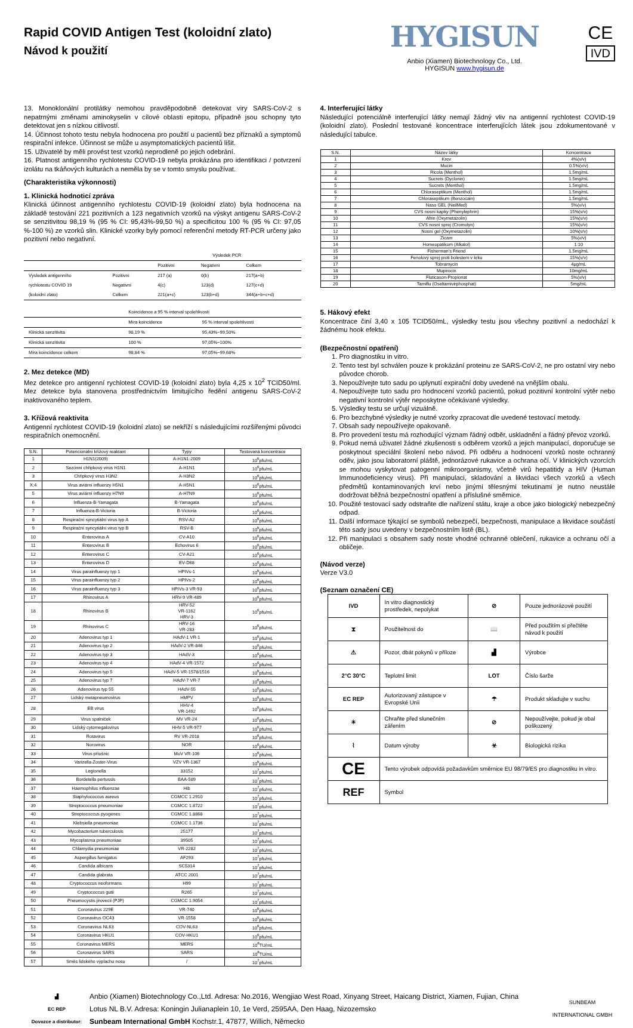Rapid COVID Antigen Test (koloidní zlato)
Návod k použití
HYGISUN
Anbio (Xiamen) Biotechnology Co., Ltd.
HYGISUN www.hygisun.de
CE
IVD
13. Monoklonální protilátky nemohou pravděpodobně detekovat viry SARS-CoV-2 s nepatrnými změnami aminokyselin v cílové oblasti epitopu, případně jsou schopny tyto detektovat jen s nízkou citlivostí.
14. Účinnost tohoto testu nebyla hodnocena pro použití u pacientů bez příznaků a symptomů respirační infekce. Účinnost se může u asymptomatických pacientů lišit.
15. Uživatelé by měli provést test vzorků neprodleně po jejich odebrání.
16. Platnost antigenního rychlotestu COVID-19 nebyla prokázána pro identifikaci / potvrzení izolátu na tkáňových kulturách a neměla by se v tomto smyslu používat.
(Charakteristika výkonnosti)
1. Klinická hodnoticí zpráva
Klinická účinnost antigenního rychlotestu COVID-19 (koloidní zlato) byla hodnocena na základě testování 221 pozitivních a 123 negativních vzorků na výskyt antigenu SARS-CoV-2 se senzitivitou 98,19 % (95 % CI: 95,43%-99,50 %) a specificitou 100 % (95 % CI: 97,05 %-100 %) ze vzorků slin. Klinické vzorky byly pomocí referenční metody RT-PCR určeny jako pozitivní nebo negativní.
| | | Výsledek PCR | | |
| --- | --- | --- | --- | --- |
| | | Pozitivní | Negativní | Celkem |
| Výsledek antigenního | Pozitivní | 217 (a) | 0(b) | 217(a+b) |
| rychlotestu COVID 19 | Negativní | 4(c) | 123(d) | 127(c+d) |
| (koloidní zlato) | Celkem | 221(a+c) | 123(b+d) | 344(a+b+c+d) |
| | Koincidence a 95 % interval spolehlivosti | |
| --- | --- | --- |
| | Míra koincidence | 95 % interval spolehlivosti |
| Klinická senzitivita | 98,19 % | 95,43%~99,50% |
| Klinická senzitivita | 100 % | 97,05%~100% |
| Míra koincidence celkem | 98,84 % | 97,05%~99,68% |
2. Mez detekce (MD)
Mez detekce pro antigenní rychlotest COVID-19 (koloidní zlato) byla 4,25 x 10<sup>2</sup> TCID50/ml. Mez detekce byla stanovena prostřednictvím limitujícího ředění antigenu SARS-CoV-2 inaktivovaného teplem.
3. Křížová reaktivita
Antigenní rychlotest COVID-19 (koloidní zlato) se nekříží s následujícími rozšířenými původci respiračních onemocnění.
| S.N. | Potencionální křížový reaktant | Typy | Testovaná koncentrace |
| --- | --- | --- | --- |
| 1 | H1N1(2009) | A-H1N1-2009 | 10<sup>6</sup>pfu/mL |
| 2 | Sezónní chřipkový virus H1N1 | A-H1N1 | 10<sup>6</sup>pfu/mL |
| 3 | Chřipkový virus H3N2 | A-H3N2 | 10<sup>6</sup>pfu/mL |
| X;4 | Virus aviární influenzy H5N1 | A-H5N1 | 10<sup>6</sup>pfu/mL |
| 5 | Virus aviární influenzy H7N9 | A-H7N9 | 10<sup>6</sup>pfu/mL |
| 6 | Influenza-B-Yamagata | B-Yamagata | 10<sup>6</sup>pfu/mL |
| 7 | Influenza-B-Victoria | B-Victoria | 10<sup>6</sup>pfu/mL |
| 8 | Respirační syncytiální virus typ A | RSV-A2 | 10<sup>6</sup>pfu/mL |
| 9 | Respirační syncytiální virus typ B | RSV-B | 10<sup>6</sup>pfu/mL |
| 10 | Enterovirus A | CV-A10 | 10<sup>6</sup>pfu/mL |
| 11 | Enterovirus B | Echovirus 6 | 10<sup>6</sup>pfu/mL |
| 12 | Enterovirus C | CV-A21 | 10<sup>6</sup>pfu/mL |
| 13 | Enterovirus D | EV-D68 | 10<sup>6</sup>pfu/mL |
| 14 | Virus parainfluenzy typ 1 | HPIVs-1 | 10<sup>6</sup>pfu/mL |
| 15 | Virus parainfluenzy typ 2 | HPIVs-2 | 10<sup>6</sup>pfu/mL |
| 16 | Virus parainfluenzy typ 3 | HPIVs-3 VR-93 | 10<sup>6</sup>pfu/mL |
| 17 | Rhinovirus A | HRV-9 VR-489 | 10<sup>6</sup>pfu/mL |
| 18 | Rhinovirus B | HRV-52 VR-1162 HRV-3 | 10<sup>6</sup>pfu/mL |
| 19 | Rhinovirus C | HRV-16 VR-283 | 10<sup>6</sup>pfu/mL |
| 20 | Adenovirus typ 1 | HAdV-1 VR-1 | 10<sup>6</sup>pfu/mL |
| 21 | Adenovirus typ 2 | HAdV-2 VR-846 | 10<sup>6</sup>pfu/mL |
| 22 | Adenovirus typ 3 | HAdV-3 | 10<sup>6</sup>pfu/mL |
| 23 | Adenovirus typ 4 | HAdV-4 VR-1572 | 10<sup>6</sup>pfu/mL |
| 24 | Adenovirus typ 5 | HAdV-5 VR-1578/1516 | 10<sup>6</sup>pfu/mL |
| 25 | Adenovirus typ 7 | HAdV-7 VR-7 | 10<sup>6</sup>pfu/mL |
| 26 | Adenovirus typ 55 | HAdV-55 | 10<sup>6</sup>pfu/mL |
| 27 | Lidský metapneumovirus | HMPV | 10<sup>6</sup>pfu/mL |
| 28 | EB virus | HHV-4 VR-1492 | 10<sup>6</sup>pfu/mL |
| 29 | Virus spalniček | MV VR-24 | 10<sup>6</sup>pfu/mL |
| 30 | Lidský cytomegalovirus | HHV-5 VR-977 | 10<sup>6</sup>pfu/mL |
| 31 | Rotavirus | RV VR-2018 | 10<sup>6</sup>pfu/mL |
| 32 | Norovirus | NOR | 10<sup>6</sup>pfu/mL |
| 33 | Virus příušnic | MuV VR-106 | 10<sup>6</sup>pfu/mL |
| 34 | Varizella-Zoster-Virus | VZV VR-1367 | 10<sup>6</sup>pfu/mL |
| 35 | Legionella | 33152 | 10<sup>7</sup>pfu/mL |
| 36 | Bordetella pertussis | BAA-589 | 10<sup>7</sup>pfu/mL |
| 37 | Haemophilus influenzae | Hib | 10<sup>7</sup>pfu/mL |
| 38 | Staphylococcus aureus | CGMCC 1.2910 | 10<sup>7</sup>pfu/mL |
| 39 | Streptococcus pneumoniae | CGMCC 1.8722 | 10<sup>7</sup>pfu/mL |
| 40 | Streptococcus pyogenes | CGMCC 1.8868 | 10<sup>7</sup>pfu/mL |
| 41 | Klebsiella pneumoniae | CGMCC 1.1736 | 10<sup>7</sup>pfu/mL |
| 42 | Mycobacterium tuberculosis | 25177 | 10<sup>7</sup>pfu/mL |
| 43 | Mycoplasma pneumoniae | 39505 | 10<sup>7</sup>pfu/mL |
| 44 | Chlamydia pneumoniae | VR-2282 | 10<sup>7</sup>pfu/mL |
| 45 | Aspergillus fumigatus | AF293 | 10<sup>7</sup>pfu/mL |
| 46 | Candida albicans | SC5314 | 10<sup>7</sup>pfu/mL |
| 47 | Candida glabrata | ATCC 2001 | 10<sup>7</sup>pfu/mL |
| 48 | Cryptococcus neoformans | H99 | 10<sup>7</sup>pfu/mL |
| 49 | Cryptococcus gutii | R265 | 10<sup>7</sup>pfu/mL |
| 50 | Pneumocystis jirovecii (PJP) | CGMCC 1.9054 | 10<sup>7</sup>pfu/mL |
| 51 | Coronavirus 229E | VR-740 | 10<sup>6</sup>pfu/mL |
| 52 | Coronavirus OC43 | VR-1558 | 10<sup>6</sup>pfu/mL |
| 53 | Coronavirus NL63 | COV-NL63 | 10<sup>6</sup>pfu/mL |
| 54 | Coronavirus HKU1 | COV-HKU1 | 10<sup>6</sup>pfu/mL |
| 55 | Coronavirus MERS | MERS | 10<sup>8</sup>TU/mL |
| 56 | Coronavirus SARS | SARS | 10<sup>8</sup>TU/mL |
| 57 | Směs lidského výplachu nosu | / | 10<sup>7</sup>pfu/mL |
4. Interferující látky
Následující potenciálně interferující látky nemají žádný vliv na antigenní rychlotest COVID-19 (koloidní zlato). Poslední testované koncentrace interferujících látek jsou zdokumentované v následující tabulce.
| S.N. | Název látky | Koncentrace |
| --- | --- | --- |
| 1 | Krev | 4%(v/v) |
| 2 | Mucin | 0.5%(v/v) |
| 3 | Ricola (Menthol) | 1.5mg/mL |
| 4 | Sucrets (Dyclonin) | 1.5mg/mL |
| 5 | Sucrets (Menthol) | 1.5mg/mL |
| 6 | Chloraseptikum (Menthol) | 1.5mg/mL |
| 7 | Chloraseptikum (Benzocain) | 1.5mg/mL |
| 8 | Naso GEL (NeilMed) | 5%(v/v) |
| 9 | CVS nosní kapky (Phenylephrin) | 15%(v/v) |
| 10 | Afrin (Oxymetazolin) | 15%(v/v) |
| 11 | CVS nosní sprej (Cromolyn) | 15%(v/v) |
| 12 | Nosní gel (Oxymetazolin) | 10%(v/v) |
| 13 | Zicam | 5%(v/v) |
| 14 | Homeopatikum (Alkalol) | 1:10 |
| 15 | Fisherman's Friend | 1.5mg/mL |
| 16 | Fenolový sprej proti bolestem v krku | 15%(v/v) |
| 17 | Tobramycin | 4μg/mL |
| 18 | Mupirocin | 10mg/mL |
| 19 | Fluticason-Propionat | 5%(v/v) |
| 20 | Tamiflu (Oseltamivirphosphat) | 5mg/mL |
5. Hákový efekt
Koncentrace činí 3,40 x 105 TCID50/mL, výsledky testu jsou všechny pozitivní a nedochází k žádnému hook efektu.
(Bezpečnostní opatření)
1. Pro diagnostiku in vitro.
2. Tento test byl schválen pouze k prokázání proteinu ze SARS-CoV-2, ne pro ostatní viry nebo původce chorob.
3. Nepoužívejte tuto sadu po uplynutí expirační doby uvedené na vnějším obalu.
4. Nepoužívejte tuto sadu pro hodnocení vzorků pacientů, pokud pozitivní kontrolní výtěr nebo negativní kontrolní výtěr neposkytne očekávané výsledky.
5. Výsledky testu se určují vizuálně.
6. Pro bezchybné výsledky je nutné vzorky zpracovat dle uvedené testovací metody.
7. Obsah sady nepoužívejte opakovaně.
8. Pro provedení testu má rozhodující význam řádný odběr, uskladnění a řádný převoz vzorků.
9. Pokud nemá uživatel žádné zkušenosti s odběrem vzorků a jejich manipulací, doporučuje se poskytnout speciální školení nebo návod. Při odběru a hodnocení vzorků noste ochranný oděv, jako jsou laboratorní pláště, jednorázové rukavice a ochrana očí. V klinických vzorcích se mohou vyskytovat patogenní mikroorganismy, včetně virů hepatitidy a HIV (Human Immunodeficiency virus). Při manipulaci, skladování a likvidaci všech vzorků a všech předmětů kontaminovaných krví nebo jinými tělesnými tekutinami je nutno neustále dodržovat běžná bezpečnostní opatření a příslušné směrnice.
10. Použité testovací sady odstraňte dle nařízení státu, kraje a obce jako biologický nebezpečný odpad.
11. Další informace týkající se symbolů nebezpečí, bezpečnosti, manipulace a likvidace součástí této sady jsou uvedeny v bezpečnostním listě (BL).
12. Při manipulaci s obsahem sady noste vhodné ochranné oblečení, rukavice a ochranu očí a obličeje.
(Návod verze)
Verze V3.0
(Seznam označení CE)
| IVD | In vitro diagnostický prostředek, nepolykat | ⊘ | Pouze jednorázové použití |
| ⧗ | Použitelnost do | 📖 | Před použitím si přečtěte návod k použití |
| ⚠ | Pozor, dbát pokynů v příloze | ▟ | Výrobce |
| 2°C 30°C | Teplotní limit | LOT | Číslo šarže |
| EC REP | Autorizovaný zástupce v Evropské Unii | ☂ | Produkt skladujte v suchu |
| ☀ | Chraňte před slunečním zářením | ⊘ | Nepoužívejte, pokud je obal poškozený |
| ⌇ | Datum výroby | ☣ | Biologická rizika |
| CE | Tento výrobek odpovídá požadavkům směrnice EU 98/79/ES pro diagnostiku in vitro. | | |
| REF | Symbol | | |
▟
EC REP
Dovozce a distributor:
Anbio (Xiamen) Biotechnology Co.,Ltd. Adresa: No.2016, Wengjiao West Road, Xinyang Street, Haicang District, Xiamen, Fujian, China
Lotus NL B.V. Adresa: Koningin Julianaplein 10, 1e Verd, 2595AA, Den Haag, Nizozemsko
Sunbeam International GmbH Kochstr.1, 47877, Willich, Německo
SUNBEAM
INTERNATIONAL GMBH